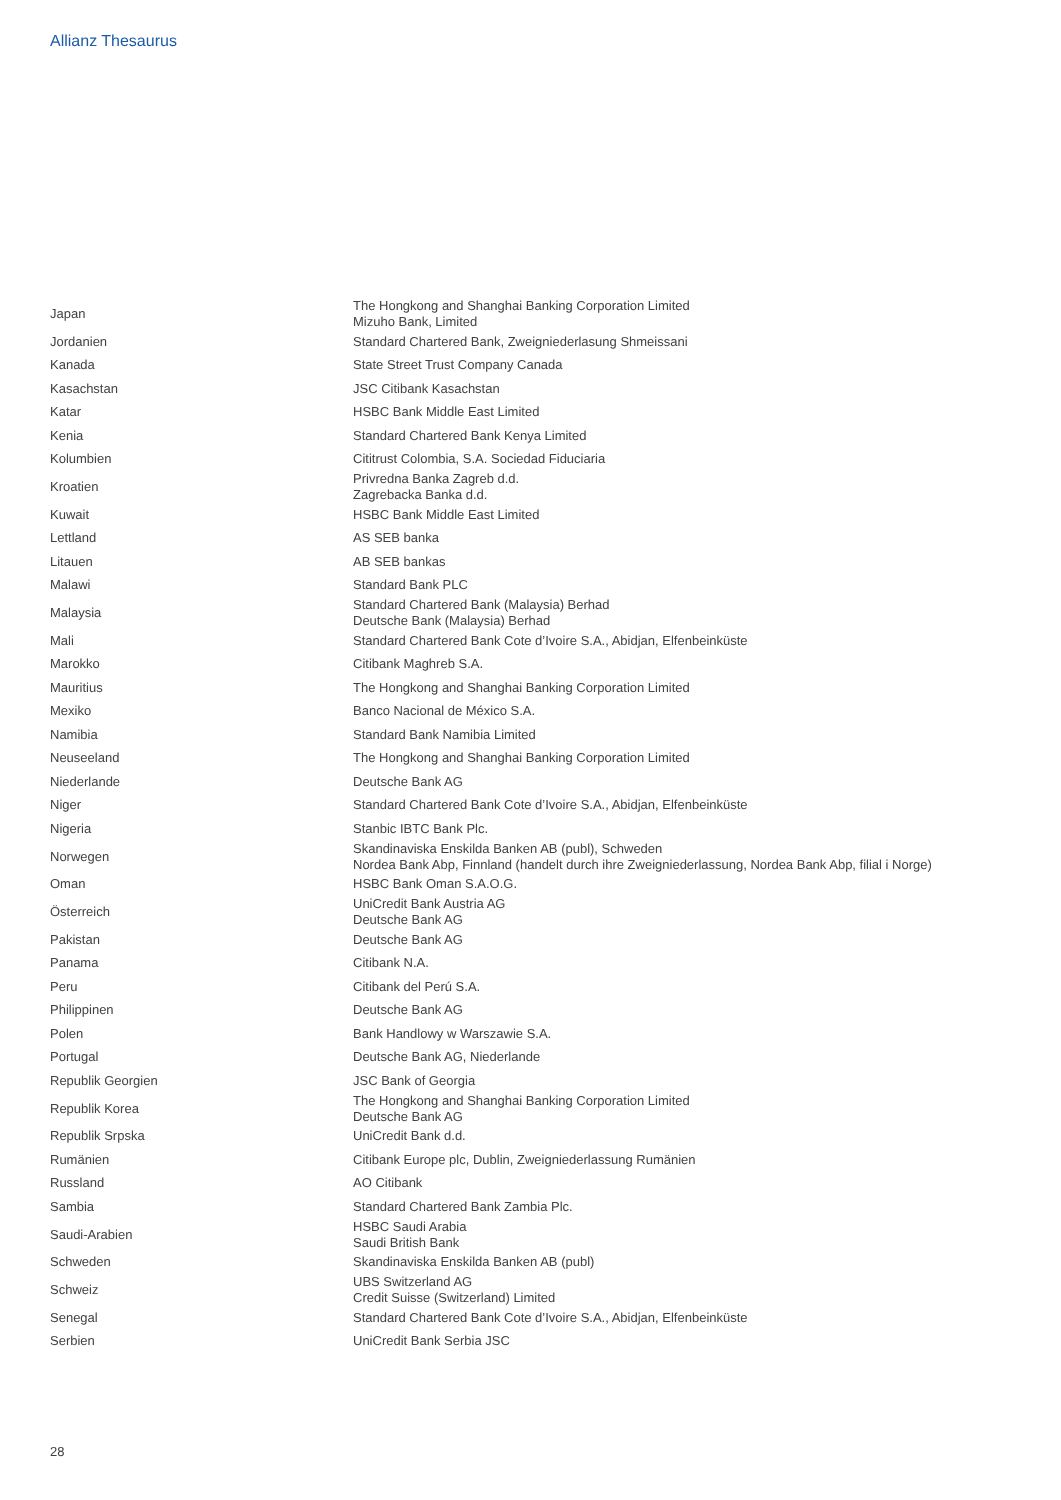Allianz Thesaurus
| Japan | The Hongkong and Shanghai Banking Corporation Limited Mizuho Bank, Limited |
| Jordanien | Standard Chartered Bank, Zweigniederlasung Shmeissani |
| Kanada | State Street Trust Company Canada |
| Kasachstan | JSC Citibank Kasachstan |
| Katar | HSBC Bank Middle East Limited |
| Kenia | Standard Chartered Bank Kenya Limited |
| Kolumbien | Cititrust Colombia, S.A. Sociedad Fiduciaria |
| Kroatien | Privredna Banka Zagreb d.d. Zagrebacka Banka d.d. |
| Kuwait | HSBC Bank Middle East Limited |
| Lettland | AS SEB banka |
| Litauen | AB SEB bankas |
| Malawi | Standard Bank PLC |
| Malaysia | Standard Chartered Bank (Malaysia) Berhad Deutsche Bank (Malaysia) Berhad |
| Mali | Standard Chartered Bank Cote d’Ivoire S.A., Abidjan, Elfenbeinküste |
| Marokko | Citibank Maghreb S.A. |
| Mauritius | The Hongkong and Shanghai Banking Corporation Limited |
| Mexiko | Banco Nacional de México S.A. |
| Namibia | Standard Bank Namibia Limited |
| Neuseeland | The Hongkong and Shanghai Banking Corporation Limited |
| Niederlande | Deutsche Bank AG |
| Niger | Standard Chartered Bank Cote d’Ivoire S.A., Abidjan, Elfenbeinküste |
| Nigeria | Stanbic IBTC Bank Plc. |
| Norwegen | Skandinaviska Enskilda Banken AB (publ), Schweden Nordea Bank Abp, Finnland (handelt durch ihre Zweigniederlassung, Nordea Bank Abp, filial i Norge) |
| Oman | HSBC Bank Oman S.A.O.G. |
| Österreich | UniCredit Bank Austria AG Deutsche Bank AG |
| Pakistan | Deutsche Bank AG |
| Panama | Citibank N.A. |
| Peru | Citibank del Perú S.A. |
| Philippinen | Deutsche Bank AG |
| Polen | Bank Handlowy w Warszawie S.A. |
| Portugal | Deutsche Bank AG, Niederlande |
| Republik Georgien | JSC Bank of Georgia |
| Republik Korea | The Hongkong and Shanghai Banking Corporation Limited Deutsche Bank AG |
| Republik Srpska | UniCredit Bank d.d. |
| Rumänien | Citibank Europe plc, Dublin, Zweigniederlassung Rumänien |
| Russland | AO Citibank |
| Sambia | Standard Chartered Bank Zambia Plc. |
| Saudi-Arabien | HSBC Saudi Arabia Saudi British Bank |
| Schweden | Skandinaviska Enskilda Banken AB (publ) |
| Schweiz | UBS Switzerland AG Credit Suisse (Switzerland) Limited |
| Senegal | Standard Chartered Bank Cote d’Ivoire S.A., Abidjan, Elfenbeinküste |
| Serbien | UniCredit Bank Serbia JSC |
28